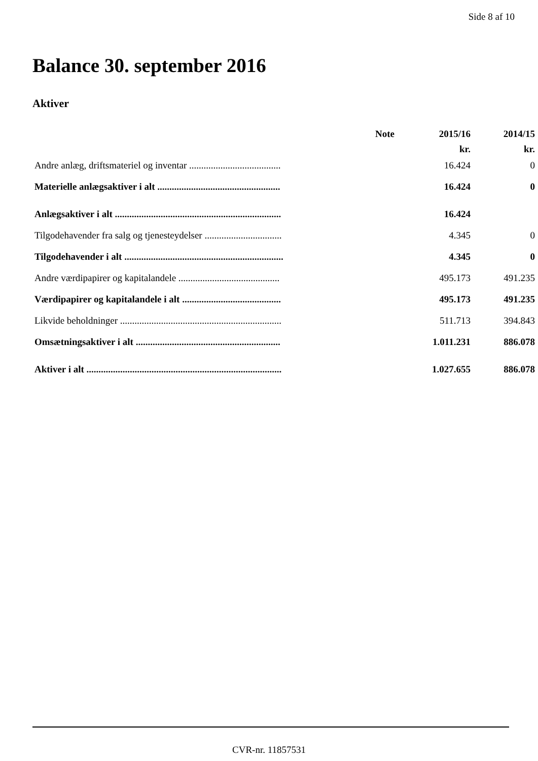Side 8 af 10
Balance 30. september 2016
Aktiver
| | Note | 2015/16 | 2014/15 |
| --- | --- | --- | --- |
| | | kr. | kr. |
| Andre anlæg, driftsmateriel og inventar ...................................... | | 16.424 | 0 |
| Materielle anlægsaktiver i alt ................................................... | | 16.424 | 0 |
| Anlægsaktiver i alt ..................................................................... | | 16.424 | |
| Tilgodehavender fra salg og tjenesteydelser ................................ | | 4.345 | 0 |
| Tilgodehavender i alt .................................................................. | | 4.345 | 0 |
| Andre værdipapirer og kapitalandele .......................................... | | 495.173 | 491.235 |
| Værdipapirer og kapitalandele i alt ......................................... | | 495.173 | 491.235 |
| Likvide beholdninger ................................................................... | | 511.713 | 394.843 |
| Omsætningsaktiver i alt ............................................................ | | 1.011.231 | 886.078 |
| Aktiver i alt ................................................................................. | | 1.027.655 | 886.078 |
CVR-nr. 11857531